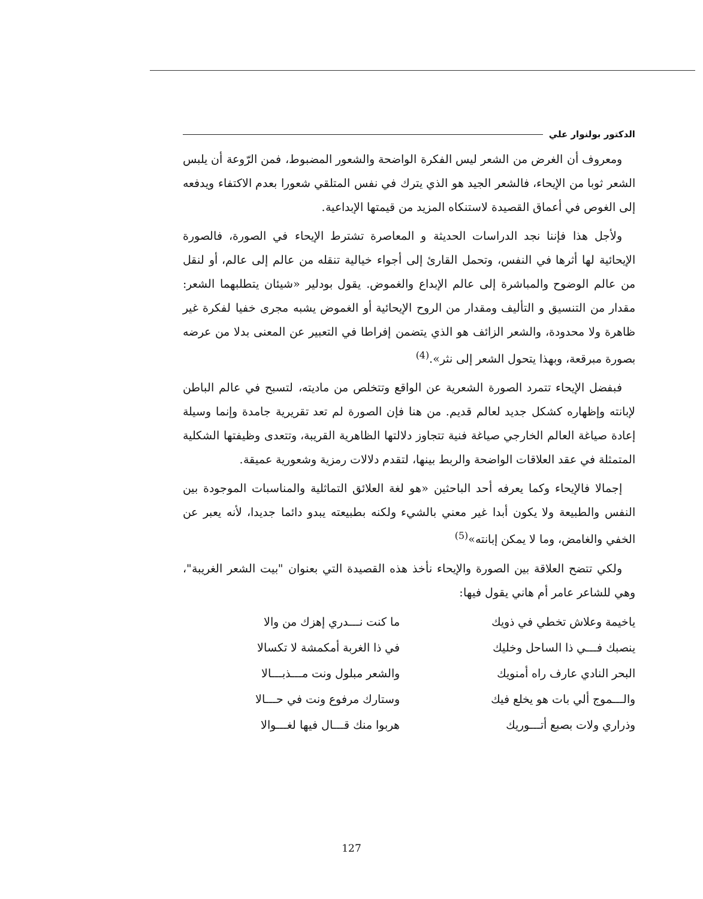الدكتور بولنوار علي
ومعروف أن الغرض من الشعر ليس الفكرة الواضحة والشعور المضبوط، فمن الرّوعة أن يلبس الشعر ثوبا من الإيحاء، فالشعر الجيد هو الذي يترك في نفس المتلقي شعورا بعدم الاكتفاء ويدفعه إلى الغوص في أعماق القصيدة لاستنكاه المزيد من قيمتها الإبداعية.
ولأجل هذا فإننا نجد الدراسات الحديثة و المعاصرة تشترط الإيحاء في الصورة، فالصورة الإيحائية لها أثرها في النفس، وتحمل القارئ إلى أجواء خيالية تنقله من عالم إلى عالم، أو لنقل من عالم الوضوح والمباشرة إلى عالم الإبداع والغموض. يقول بودلير «شيئان يتطلبهما الشعر: مقدار من التنسيق و التأليف ومقدار من الروح الإيحائية أو الغموض يشبه مجرى خفيا لفكرة غير ظاهرة ولا محدودة، والشعر الزائف هو الذي يتضمن إفراطا في التعبير عن المعنى بدلا من عرضه بصورة مبرقعة، وبهذا يتحول الشعر إلى نثر».<sup>(4)</sup>
فبفضل الإيحاء تتمرد الصورة الشعرية عن الواقع وتتخلص من ماديته، لتسبح في عالم الباطن لإبانته وإظهاره كشكل جديد لعالم قديم. من هنا فإن الصورة لم تعد تقريرية جامدة وإنما وسيلة إعادة صياغة العالم الخارجي صياغة فنية تتجاوز دلالتها الظاهرية القريبة، وتتعدى وظيفتها الشكلية المتمثلة في عقد العلاقات الواضحة والربط بينها، لتقدم دلالات رمزية وشعورية عميقة.
إجمالا فالإيحاء وكما يعرفه أحد الباحثين «هو لغة العلائق التماثلية والمناسبات الموجودة بين النفس والطبيعة ولا يكون أبدا غير معني بالشيء ولكنه بطبيعته يبدو دائما جديدا، لأنه يعبر عن الخفي والغامض، وما لا يمكن إبانته»<sup>(5)</sup>
ولكي تتضح العلاقة بين الصورة والإيحاء نأخذ هذه القصيدة التي بعنوان "بيت الشعر الغريبة"، وهي للشاعر عامر أم هاني يقول فيها:
ياخيمة وعلاش تخطي في ذويك
ينصبك فـــي ذا الساحل وخليك
البحر النادي عارف راه أمنويك
والـــموج ألي بات هو يخلع فيك
وذراري ولات بصبع أتـــوريك
ما كنت نـــدري إهزك من والا
في ذا الغربة أمكمشة لا تكسالا
والشعر مبلول ونت مـــذبـــالا
وستارك مرفوع ونت في حـــالا
هربوا منك قـــال فيها لغـــوالا
127